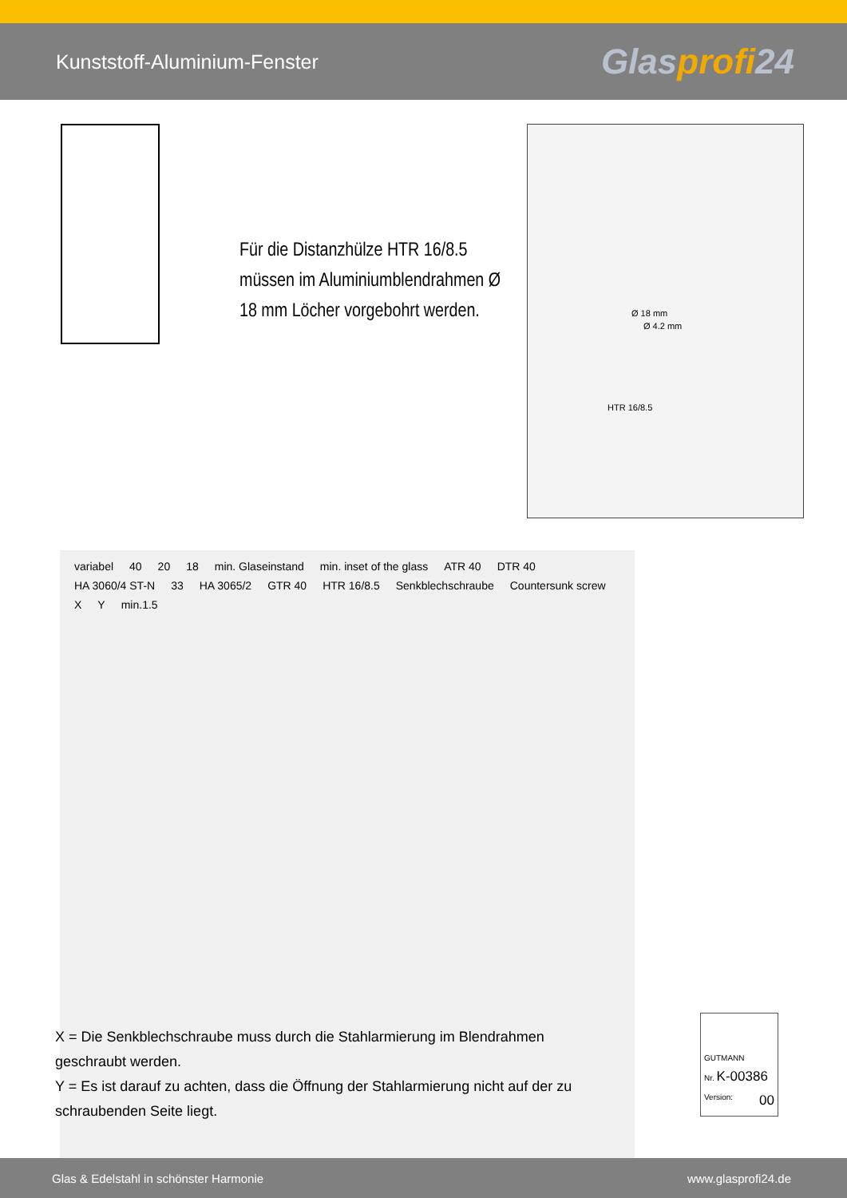Kunststoff-Aluminium-Fenster
Glasprofi24
Für die Distanzhülze HTR 16/8.5 müssen im Aluminiumblendrahmen Ø 18 mm Löcher vorgebohrt werden.
Ø 18 mm
Ø 4.2 mm
HTR 16/8.5
variabel 40 20 18 min. Glaseinstand min. inset of the glass ATR 40 DTR 40 HA 3060/4 ST-N 33 HA 3065/2 GTR 40 HTR 16/8.5 Senkblechschraube Countersunk screw X Y min.1.5
X = Die Senkblechschraube muss durch die Stahlarmierung im Blendrahmen geschraubt werden.
Y = Es ist darauf zu achten, dass die Öffnung der Stahlarmierung nicht auf der zu schraubenden Seite liegt.
GUTMANN
Nr. K-00386
Version: 00
Glas & Edelstahl in schönster Harmonie
www.glasprofi24.de